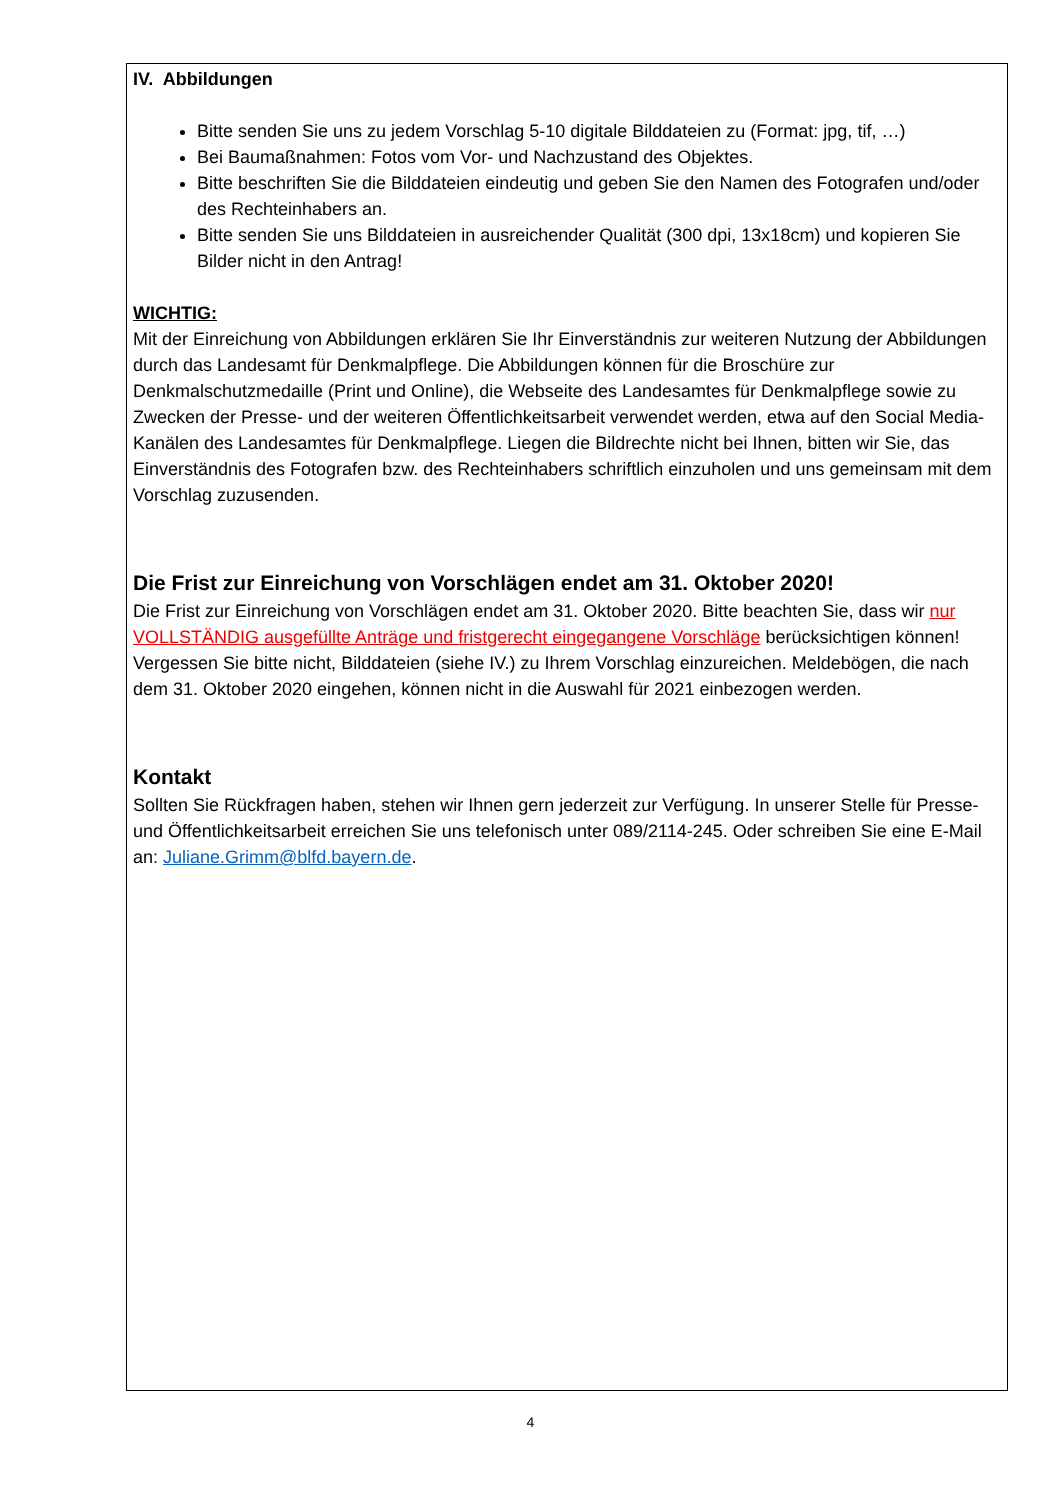IV. Abbildungen
Bitte senden Sie uns zu jedem Vorschlag 5-10 digitale Bilddateien zu (Format: jpg, tif, …)
Bei Baumaßnahmen: Fotos vom Vor- und Nachzustand des Objektes.
Bitte beschriften Sie die Bilddateien eindeutig und geben Sie den Namen des Fotografen und/oder des Rechteinhabers an.
Bitte senden Sie uns Bilddateien in ausreichender Qualität (300 dpi, 13x18cm) und kopieren Sie Bilder nicht in den Antrag!
WICHTIG:
Mit der Einreichung von Abbildungen erklären Sie Ihr Einverständnis zur weiteren Nutzung der Abbildungen durch das Landesamt für Denkmalpflege. Die Abbildungen können für die Broschüre zur Denkmalschutzmedaille (Print und Online), die Webseite des Landesamtes für Denkmalpflege sowie zu Zwecken der Presse- und der weiteren Öffentlichkeitsarbeit verwendet werden, etwa auf den Social Media-Kanälen des Landesamtes für Denkmalpflege. Liegen die Bildrechte nicht bei Ihnen, bitten wir Sie, das Einverständnis des Fotografen bzw. des Rechteinhabers schriftlich einzuholen und uns gemeinsam mit dem Vorschlag zuzusenden.
Die Frist zur Einreichung von Vorschlägen endet am 31. Oktober 2020!
Die Frist zur Einreichung von Vorschlägen endet am 31. Oktober 2020. Bitte beachten Sie, dass wir nur VOLLSTÄNDIG ausgefüllte Anträge und fristgerecht eingegangene Vorschläge berücksichtigen können! Vergessen Sie bitte nicht, Bilddateien (siehe IV.) zu Ihrem Vorschlag einzureichen. Meldebögen, die nach dem 31. Oktober 2020 eingehen, können nicht in die Auswahl für 2021 einbezogen werden.
Kontakt
Sollten Sie Rückfragen haben, stehen wir Ihnen gern jederzeit zur Verfügung. In unserer Stelle für Presse- und Öffentlichkeitsarbeit erreichen Sie uns telefonisch unter 089/2114-245. Oder schreiben Sie eine E-Mail an: Juliane.Grimm@blfd.bayern.de.
4